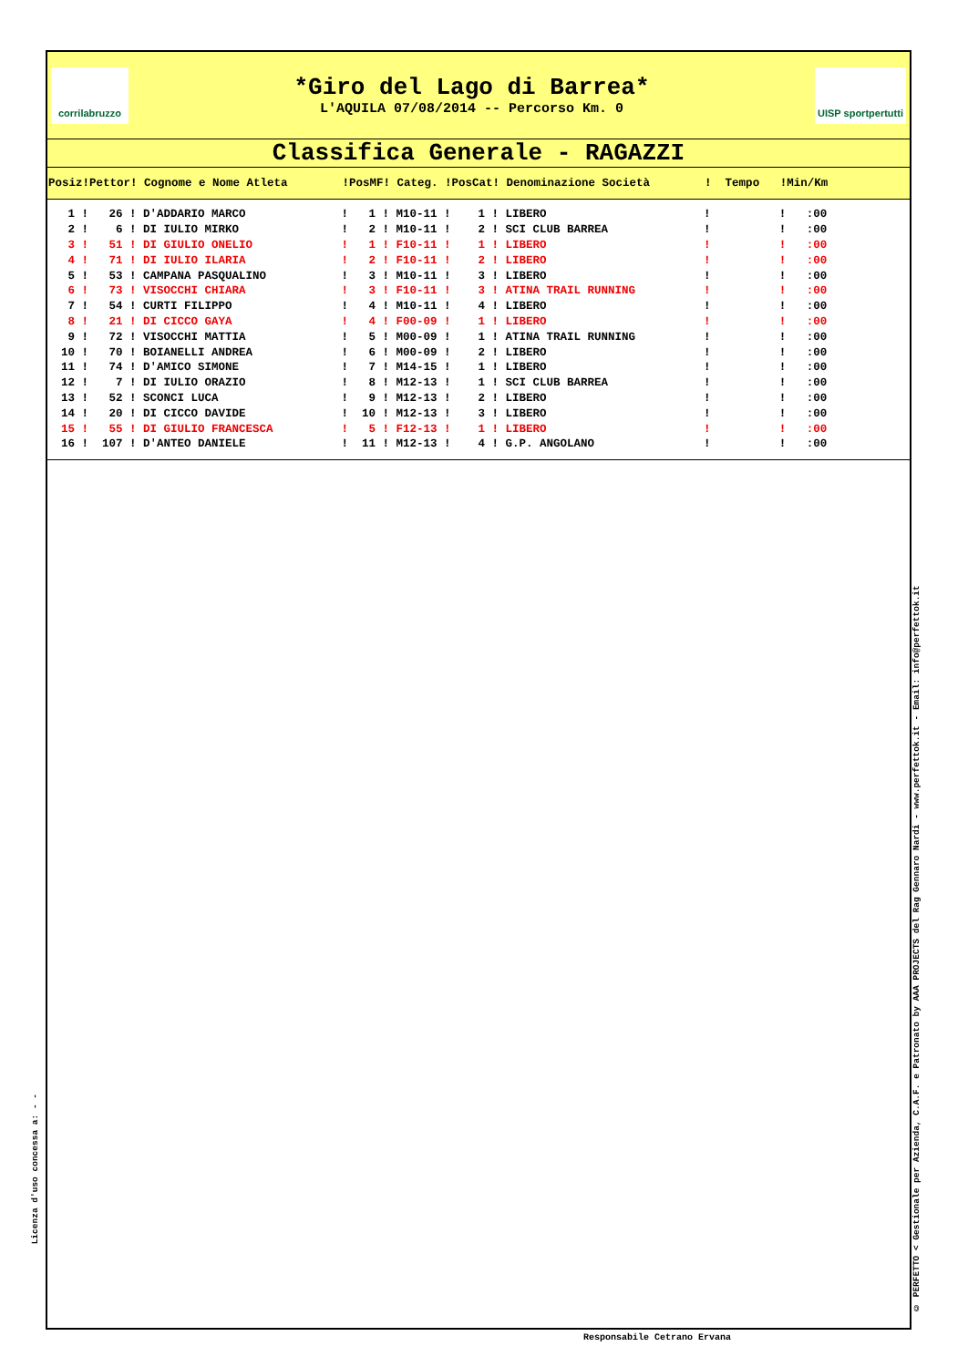corrilabruzzo
*Giro del Lago di Barrea*
L'AQUILA 07/08/2014 -- Percorso Km. 0
UISP sportpertutti
Classifica Generale - RAGAZZI
| Posiz!Pettor! Cognome e Nome Atleta !PosMF! Categ. !PosCat! Denominazione Società ! Tempo !Min/Km |
| --- |
| 1 ! 26 ! D'ADDARIO MARCO ! 1 ! M10-11 ! 1 ! LIBERO ! ! :00 |
| 2 ! 6 ! DI IULIO MIRKO ! 2 ! M10-11 ! 2 ! SCI CLUB BARREA ! ! :00 |
| 3 ! 51 ! DI GIULIO ONELIO ! 1 ! F10-11 ! 1 ! LIBERO ! ! :00 |
| 4 ! 71 ! DI IULIO ILARIA ! 2 ! F10-11 ! 2 ! LIBERO ! ! :00 |
| 5 ! 53 ! CAMPANA PASQUALINO ! 3 ! M10-11 ! 3 ! LIBERO ! ! :00 |
| 6 ! 73 ! VISOCCHI CHIARA ! 3 ! F10-11 ! 3 ! ATINA TRAIL RUNNING ! ! :00 |
| 7 ! 54 ! CURTI FILIPPO ! 4 ! M10-11 ! 4 ! LIBERO ! ! :00 |
| 8 ! 21 ! DI CICCO GAYA ! 4 ! F00-09 ! 1 ! LIBERO ! ! :00 |
| 9 ! 72 ! VISOCCHI MATTIA ! 5 ! M00-09 ! 1 ! ATINA TRAIL RUNNING ! ! :00 |
| 10 ! 70 ! BOIANELLI ANDREA ! 6 ! M00-09 ! 2 ! LIBERO ! ! :00 |
| 11 ! 74 ! D'AMICO SIMONE ! 7 ! M14-15 ! 1 ! LIBERO ! ! :00 |
| 12 ! 7 ! DI IULIO ORAZIO ! 8 ! M12-13 ! 1 ! SCI CLUB BARREA ! ! :00 |
| 13 ! 52 ! SCONCI LUCA ! 9 ! M12-13 ! 2 ! LIBERO ! ! :00 |
| 14 ! 20 ! DI CICCO DAVIDE ! 10 ! M12-13 ! 3 ! LIBERO ! ! :00 |
| 15 ! 55 ! DI GIULIO FRANCESCA ! 5 ! F12-13 ! 1 ! LIBERO ! ! :00 |
| 16 ! 107 ! D'ANTEO DANIELE ! 11 ! M12-13 ! 4 ! G.P. ANGOLANO ! ! :00 |
© PERFETTO < Gestionale per Azienda, C.A.F. e Patronato by AAA PROJECTS del Rag Gennaro Nardi - www.perfettok.it - Email: info@perfettok.it
Licenza d'uso concessa a: - -
Responsabile Cetrano Ervana